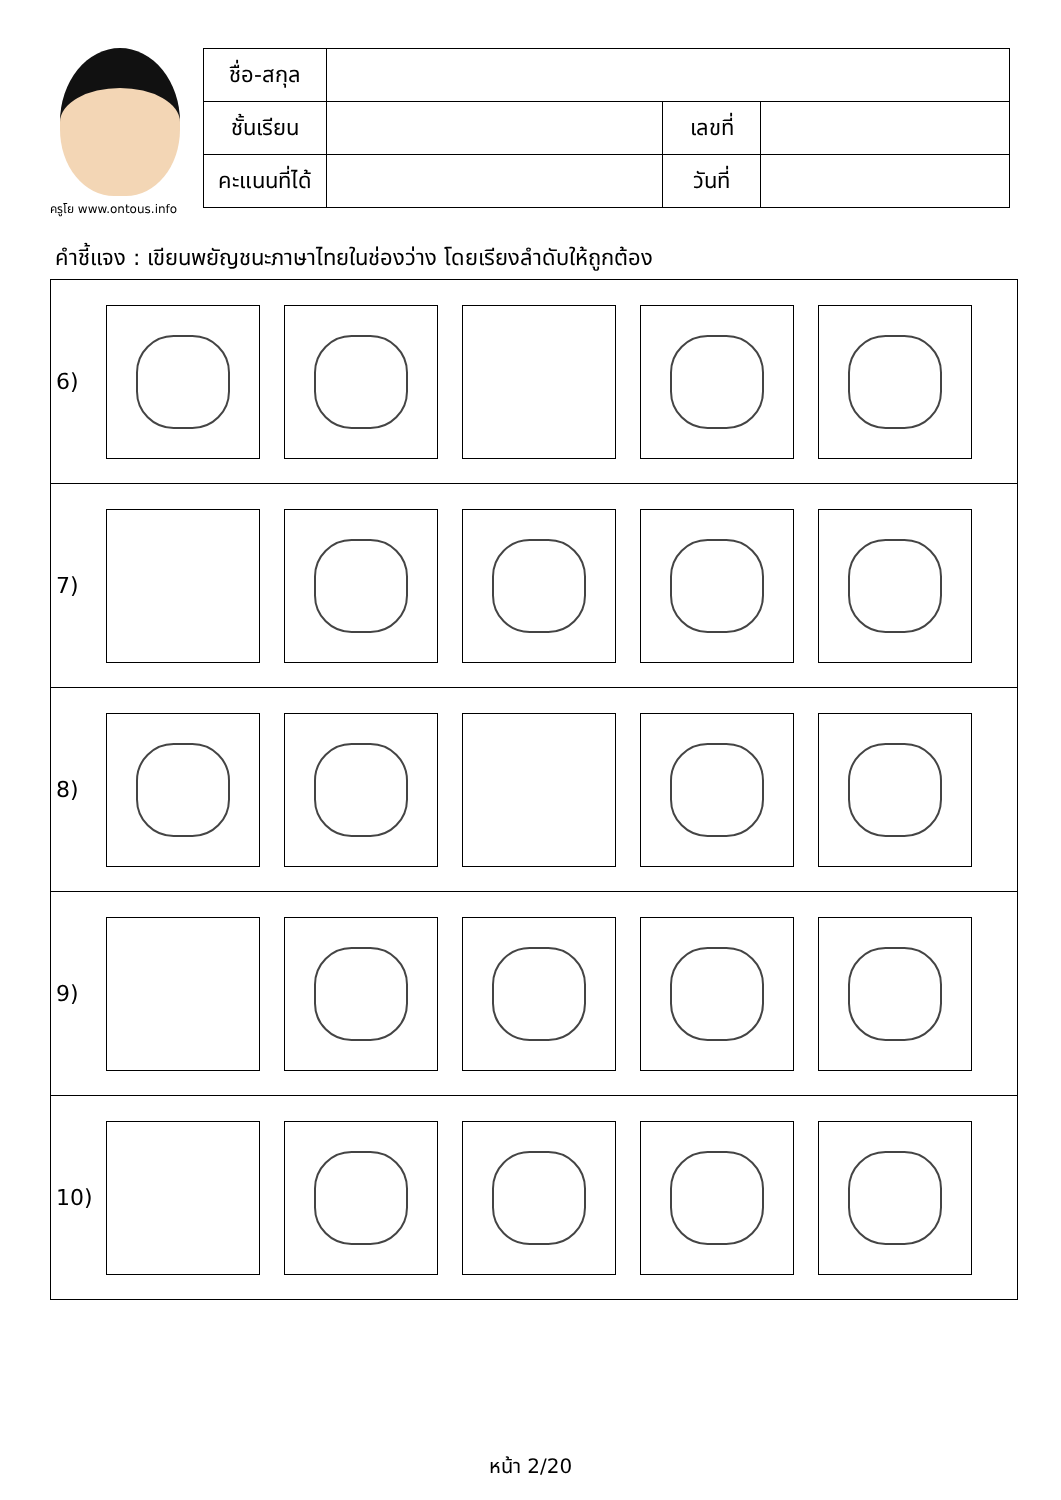ครูโย www.ontous.info
| ชื่อ-สกุล | | | |
| ชั้นเรียน | | เลขที่ | |
| คะแนนที่ได้ | | วันที่ | |
คำชี้แจง : เขียนพยัญชนะภาษาไทยในช่องว่าง โดยเรียงลำดับให้ถูกต้อง
6)
7)
8)
9)
10)
หน้า 2/20